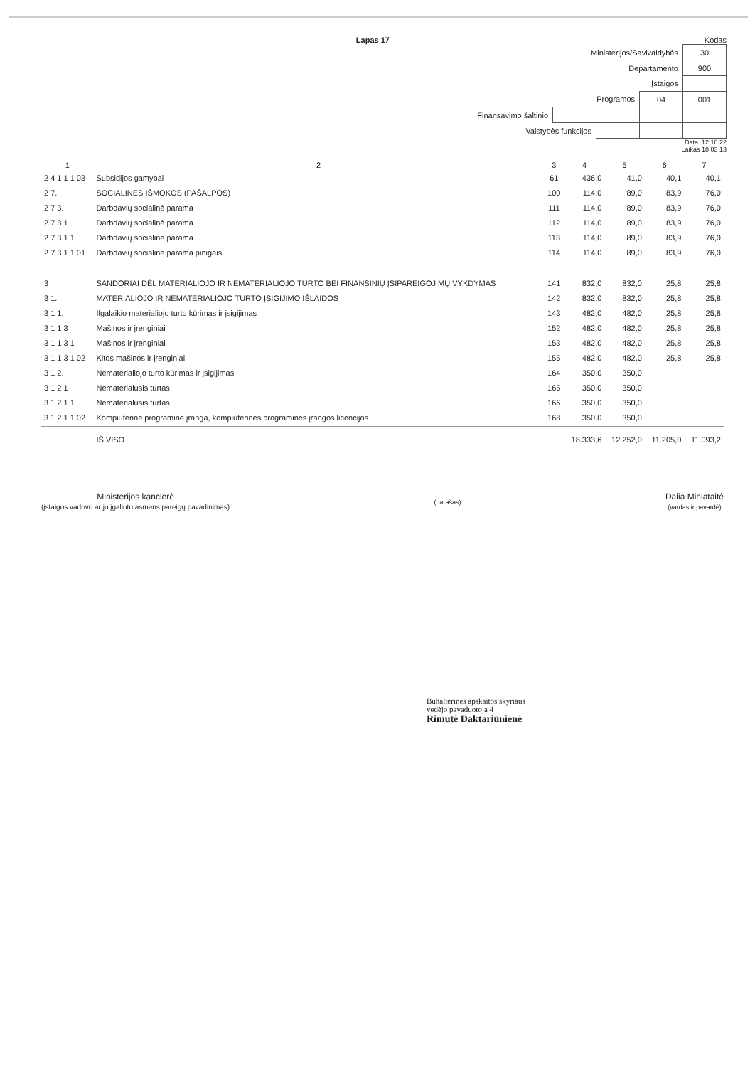Lapas 17 Kodas
| Ministerijos/Savivaldybės | | | | 30 |
| Departamento | | | | 900 |
| Įstaigos | | | | |
| Programos | | | 04 | 001 |
| Finansavimo šaltinio | | | | |
| Valstybės funkcijos | | | | |
Data. 12 10 22
Laikas 18 03 13
| 1 | 2 | 3 | 4 | 5 | 6 | 7 |
| --- | --- | --- | --- | --- | --- | --- |
| 2 4 1 1 1 03 | Subsidijos gamybai | 61 | 436,0 | 41,0 | 40,1 | 40,1 |
| 2 7. | SOCIALINES IŠMOKOS (PAŠALPOS) | 100 | 114,0 | 89,0 | 83,9 | 76,0 |
| 2 7 3. | Darbdavių socialinė parama | 111 | 114,0 | 89,0 | 83,9 | 76,0 |
| 2 7 3 1 | Darbdavių socialinė parama | 112 | 114,0 | 89,0 | 83,9 | 76,0 |
| 2 7 3 1 1 | Darbdavių socialinė parama | 113 | 114,0 | 89,0 | 83,9 | 76,0 |
| 2 7 3 1 1 01 | Darbdavių socialinė parama pinigais. | 114 | 114,0 | 89,0 | 83,9 | 76,0 |
| 3 | SANDORIAI DĖL MATERIALIOJO IR NEMATERIALIOJO TURTO BEI FINANSINIŲ ĮSIPAREIGOJIMŲ VYKDYMAS | 141 | 832,0 | 832,0 | 25,8 | 25,8 |
| 3 1. | MATERIALIOJO IR NEMATERIALIOJO TURTO ĮSIGIJIMO IŠLAIDOS | 142 | 832,0 | 832,0 | 25,8 | 25,8 |
| 3 1 1. | Ilgalaikio materialiojo turto kūrimas ir įsigijimas | 143 | 482,0 | 482,0 | 25,8 | 25,8 |
| 3 1 1 3 | Mašinos ir įrenginiai | 152 | 482,0 | 482,0 | 25,8 | 25,8 |
| 3 1 1 3 1 | Mašinos ir įrenginiai | 153 | 482,0 | 482,0 | 25,8 | 25,8 |
| 3 1 1 3 1 02 | Kitos mašinos ir įrenginiai | 155 | 482,0 | 482,0 | 25,8 | 25,8 |
| 3 1 2. | Nematerialiojo turto kūrimas ir įsigijimas | 164 | 350,0 | 350,0 | | |
| 3 1 2 1 | Nematerialusis turtas | 165 | 350,0 | 350,0 | | |
| 3 1 2 1 1 | Nematerialusis turtas | 166 | 350,0 | 350,0 | | |
| 3 1 2 1 1 02 | Kompiuterinė programinė įranga, kompiuterinės programinės įrangos licencijos | 168 | 350,0 | 350,0 | | |
| | IŠ VISO | | 18.333,6 | 12.252,0 | 11.205,0 | 11.093,2 |
Ministerijos kanclerė
(įstaigos vadovo ar jo įgalioto asmens pareigų pavadinimas)
(parašas)
Dalia Miniataitė
(vardas ir pavardė)
Buhalterinės apskaitos skyriaus
vedėjo pavaduotoja 4
Rimutė Daktariūnienė